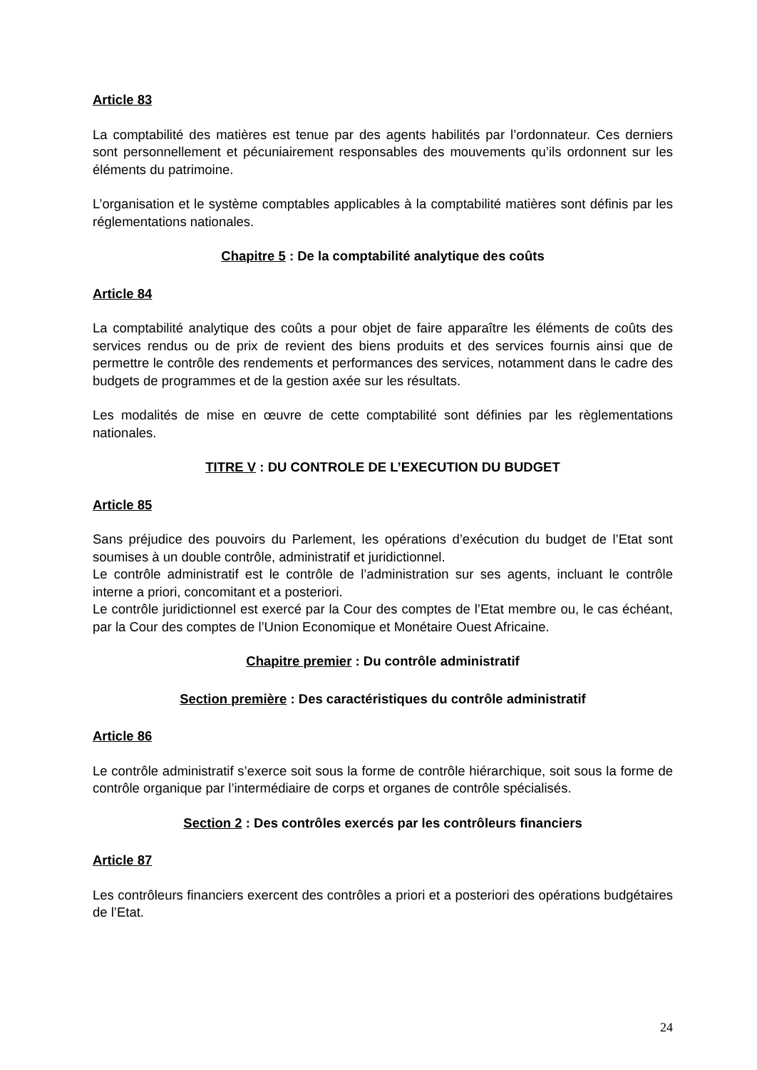Article 83
La comptabilité des matières est tenue par des agents habilités par l’ordonnateur. Ces derniers sont personnellement et pécuniairement responsables des mouvements qu’ils ordonnent sur les éléments du patrimoine.
L’organisation et le système comptables applicables à la comptabilité matières sont définis par les réglementations nationales.
Chapitre 5 : De la comptabilité analytique des coûts
Article 84
La comptabilité analytique des coûts a pour objet de faire apparaître les éléments de coûts des services rendus ou de prix de revient des biens produits et des services fournis ainsi que de permettre le contrôle des rendements et performances des services, notamment dans le cadre des budgets de programmes et de la gestion axée sur les résultats.
Les modalités de mise en œuvre de cette comptabilité sont définies par les règlementations nationales.
TITRE V : DU CONTROLE DE L’EXECUTION DU BUDGET
Article 85
Sans préjudice des pouvoirs du Parlement, les opérations d’exécution du budget de l’Etat sont soumises à un double contrôle, administratif et juridictionnel.
Le contrôle administratif est le contrôle de l’administration sur ses agents, incluant le contrôle interne a priori, concomitant et a posteriori.
Le contrôle juridictionnel est exercé par la Cour des comptes de l’Etat membre ou, le cas échéant, par la Cour des comptes de l’Union Economique et Monétaire Ouest Africaine.
Chapitre premier : Du contrôle administratif
Section première : Des caractéristiques du contrôle administratif
Article 86
Le contrôle administratif s’exerce soit sous la forme de contrôle hiérarchique, soit sous la forme de contrôle organique par l’intermédiaire de corps et organes de contrôle spécialisés.
Section 2 : Des contrôles exercés par les contrôleurs financiers
Article 87
Les contrôleurs financiers exercent des contrôles a priori et a posteriori des opérations budgétaires de l’Etat.
24